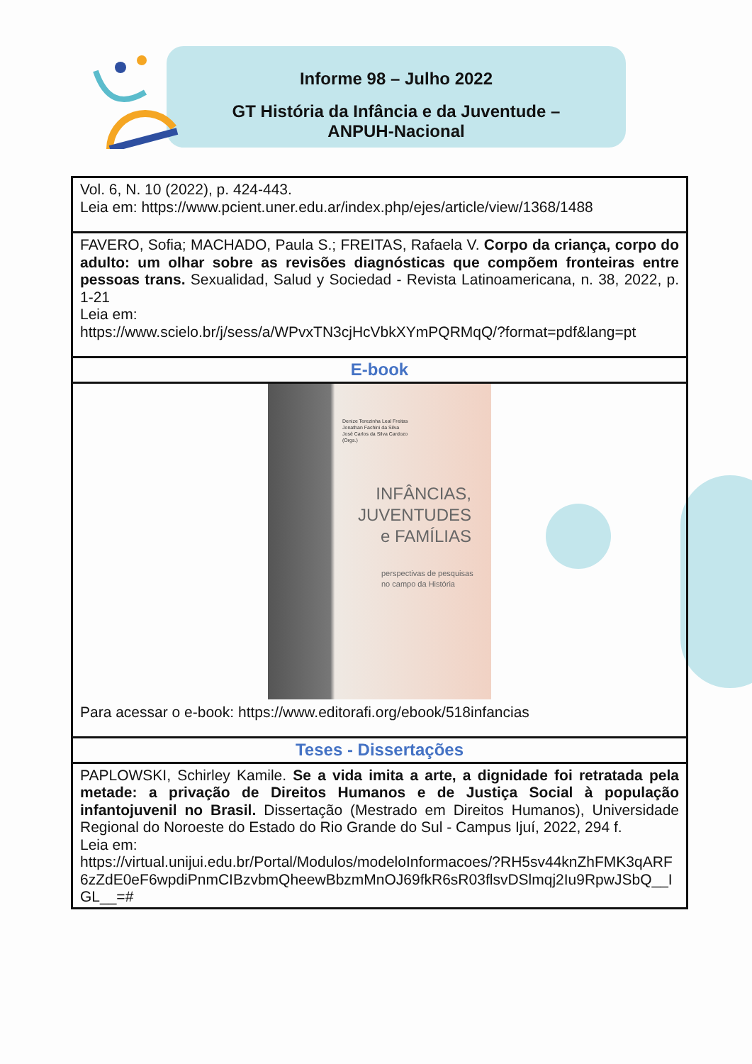Informe 98 – Julho 2022
GT História da Infância e da Juventude –
ANPUH-Nacional
| Vol. 6, N. 10 (2022), p. 424-443. Leia em: https://www.pcient.uner.edu.ar/index.php/ejes/article/view/1368/1488 |
| FAVERO, Sofia; MACHADO, Paula S.; FREITAS, Rafaela V. Corpo da criança, corpo do adulto: um olhar sobre as revisões diagnósticas que compõem fronteiras entre pessoas trans. Sexualidad, Salud y Sociedad - Revista Latinoamericana, n. 38, 2022, p. 1-21 Leia em: https://www.scielo.br/j/sess/a/WPvxTN3cjHcVbkXYmPQRMqQ/?format=pdf&lang=pt |
| E-book |
| Denize Terezinha Leal Freitas Jonathan Fachini da Silva José Carlos da Silva Cardozo (Orgs.) INFÂNCIAS, JUVENTUDES e FAMÍLIAS perspectivas de pesquisas no campo da História Para acessar o e-book: https://www.editorafi.org/ebook/518infancias |
| Teses - Dissertações |
| PAPLOWSKI, Schirley Kamile. Se a vida imita a arte, a dignidade foi retratada pela metade: a privação de Direitos Humanos e de Justiça Social à população infantojuvenil no Brasil. Dissertação (Mestrado em Direitos Humanos), Universidade Regional do Noroeste do Estado do Rio Grande do Sul - Campus Ijuí, 2022, 294 f. Leia em: https://virtual.unijui.edu.br/Portal/Modulos/modeloInformacoes/?RH5sv44knZhFMK3qARF6zZdE0eF6wpdiPnmCIBzvbmQheewBbzmMnOJ69fkR6sR03flsvDSlmqj2Iu9RpwJSbQ__IGL__=# |